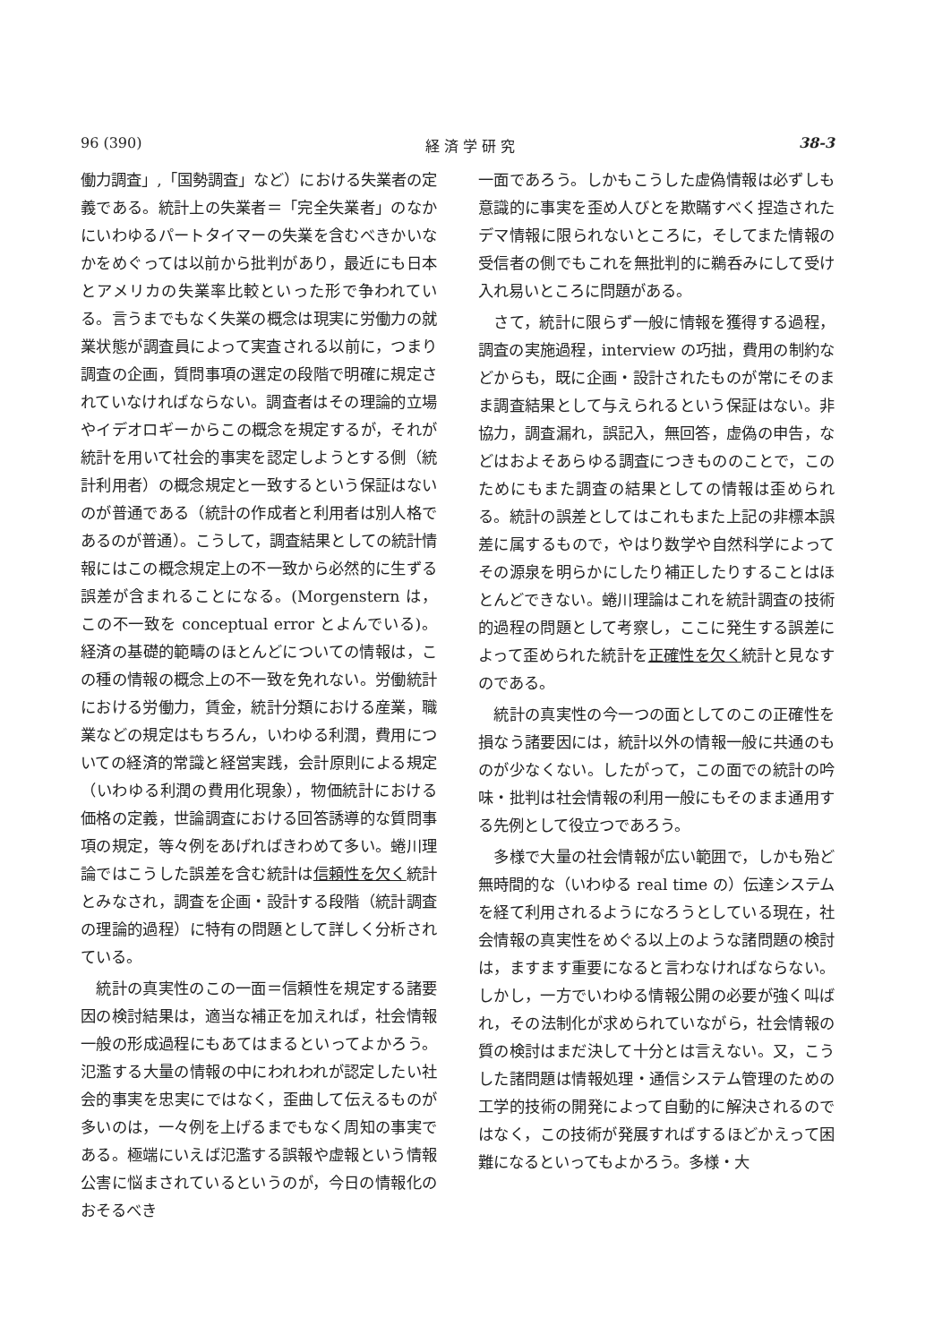96 (390) 経 済 学 研 究 38-3
働力調査」,「国勢調査」など）における失業者の定義である。統計上の失業者＝「完全失業者」のなかにいわゆるパートタイマーの失業を含むべきかいなかをめぐっては以前から批判があり，最近にも日本とアメリカの失業率比較といった形で争われている。言うまでもなく失業の概念は現実に労働力の就業状態が調査員によって実査される以前に，つまり調査の企画，質問事項の選定の段階で明確に規定されていなければならない。調査者はその理論的立場やイデオロギーからこの概念を規定するが，それが統計を用いて社会的事実を認定しようとする側（統計利用者）の概念規定と一致するという保証はないのが普通である（統計の作成者と利用者は別人格であるのが普通）。こうして，調査結果としての統計情報にはこの概念規定上の不一致から必然的に生ずる誤差が含まれることになる。(Morgenstern は，この不一致を conceptual error とよんでいる)。経済の基礎的範疇のほとんどについての情報は，この種の情報の概念上の不一致を免れない。労働統計における労働力，賃金，統計分類における産業，職業などの規定はもちろん，いわゆる利潤，費用についての経済的常識と経営実践，会計原則による規定（いわゆる利潤の費用化現象），物価統計における価格の定義，世論調査における回答誘導的な質問事項の規定，等々例をあげればきわめて多い。蜷川理論ではこうした誤差を含む統計は信頼性を欠く統計とみなされ，調査を企画・設計する段階（統計調査の理論的過程）に特有の問題として詳しく分析されている。
統計の真実性のこの一面＝信頼性を規定する諸要因の検討結果は，適当な補正を加えれば，社会情報一般の形成過程にもあてはまるといってよかろう。氾濫する大量の情報の中にわれわれが認定したい社会的事実を忠実にではなく，歪曲して伝えるものが多いのは，一々例を上げるまでもなく周知の事実である。極端にいえば氾濫する誤報や虚報という情報公害に悩まされているというのが，今日の情報化のおそるべき
一面であろう。しかもこうした虚偽情報は必ずしも意識的に事実を歪め人びとを欺瞞すべく捏造されたデマ情報に限られないところに，そしてまた情報の受信者の側でもこれを無批判的に鵜呑みにして受け入れ易いところに問題がある。
さて，統計に限らず一般に情報を獲得する過程，調査の実施過程，interview の巧拙，費用の制約などからも，既に企画・設計されたものが常にそのまま調査結果として与えられるという保証はない。非協力，調査漏れ，誤記入，無回答，虚偽の申告，などはおよそあらゆる調査につきもののことで，このためにもまた調査の結果としての情報は歪められる。統計の誤差としてはこれもまた上記の非標本誤差に属するもので，やはり数学や自然科学によってその源泉を明らかにしたり補正したりすることはほとんどできない。蜷川理論はこれを統計調査の技術的過程の問題として考察し，ここに発生する誤差によって歪められた統計を正確性を欠く統計と見なすのである。
統計の真実性の今一つの面としてのこの正確性を損なう諸要因には，統計以外の情報一般に共通のものが少なくない。したがって，この面での統計の吟味・批判は社会情報の利用一般にもそのまま通用する先例として役立つであろう。
多様で大量の社会情報が広い範囲で，しかも殆ど無時間的な（いわゆる real time の）伝達システムを経て利用されるようになろうとしている現在，社会情報の真実性をめぐる以上のような諸問題の検討は，ますます重要になると言わなければならない。しかし，一方でいわゆる情報公開の必要が強く叫ばれ，その法制化が求められていながら，社会情報の質の検討はまだ決して十分とは言えない。又，こうした諸問題は情報処理・通信システム管理のための工学的技術の開発によって自動的に解決されるのではなく，この技術が発展すればするほどかえって困難になるといってもよかろう。多様・大